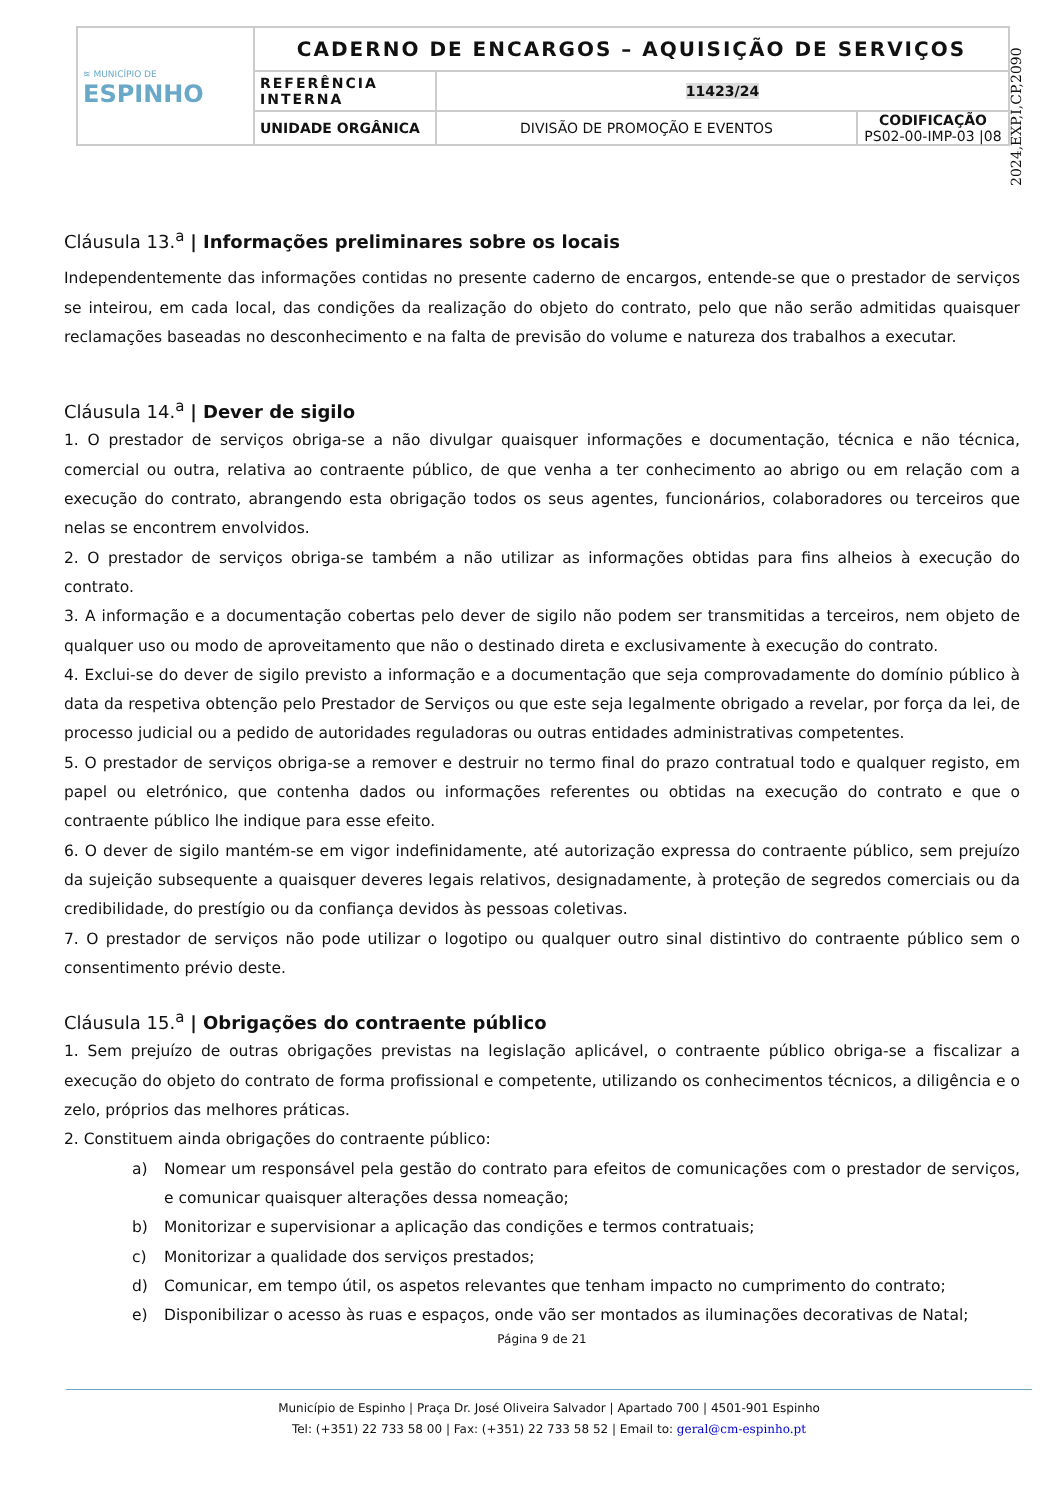| ≋ MUNICÍPIO DE ESPINHO | CADERNO DE ENCARGOS – AQUISIÇÃO DE SERVIÇOS | | |
| | REFERÊNCIA INTERNA | 11423/24 | |
| | UNIDADE ORGÂNICA | DIVISÃO DE PROMOÇÃO E EVENTOS | CODIFICAÇÃO PS02-00-IMP-03 /08 |
2024,EXP,I,CP,2090
Cláusula 13.<sup>a</sup> | Informações preliminares sobre os locais
Independentemente das informações contidas no presente caderno de encargos, entende-se que o prestador de serviços se inteirou, em cada local, das condições da realização do objeto do contrato, pelo que não serão admitidas quaisquer reclamações baseadas no desconhecimento e na falta de previsão do volume e natureza dos trabalhos a executar.
Cláusula 14.<sup>a</sup> | Dever de sigilo
1. O prestador de serviços obriga-se a não divulgar quaisquer informações e documentação, técnica e não técnica, comercial ou outra, relativa ao contraente público, de que venha a ter conhecimento ao abrigo ou em relação com a execução do contrato, abrangendo esta obrigação todos os seus agentes, funcionários, colaboradores ou terceiros que nelas se encontrem envolvidos.
2. O prestador de serviços obriga-se também a não utilizar as informações obtidas para fins alheios à execução do contrato.
3. A informação e a documentação cobertas pelo dever de sigilo não podem ser transmitidas a terceiros, nem objeto de qualquer uso ou modo de aproveitamento que não o destinado direta e exclusivamente à execução do contrato.
4. Exclui-se do dever de sigilo previsto a informação e a documentação que seja comprovadamente do domínio público à data da respetiva obtenção pelo Prestador de Serviços ou que este seja legalmente obrigado a revelar, por força da lei, de processo judicial ou a pedido de autoridades reguladoras ou outras entidades administrativas competentes.
5. O prestador de serviços obriga-se a remover e destruir no termo final do prazo contratual todo e qualquer registo, em papel ou eletrónico, que contenha dados ou informações referentes ou obtidas na execução do contrato e que o contraente público lhe indique para esse efeito.
6. O dever de sigilo mantém-se em vigor indefinidamente, até autorização expressa do contraente público, sem prejuízo da sujeição subsequente a quaisquer deveres legais relativos, designadamente, à proteção de segredos comerciais ou da credibilidade, do prestígio ou da confiança devidos às pessoas coletivas.
7. O prestador de serviços não pode utilizar o logotipo ou qualquer outro sinal distintivo do contraente público sem o consentimento prévio deste.
Cláusula 15.<sup>a</sup> | Obrigações do contraente público
1. Sem prejuízo de outras obrigações previstas na legislação aplicável, o contraente público obriga-se a fiscalizar a execução do objeto do contrato de forma profissional e competente, utilizando os conhecimentos técnicos, a diligência e o zelo, próprios das melhores práticas.
2. Constituem ainda obrigações do contraente público:
a) Nomear um responsável pela gestão do contrato para efeitos de comunicações com o prestador de serviços, e comunicar quaisquer alterações dessa nomeação;
b) Monitorizar e supervisionar a aplicação das condições e termos contratuais;
c) Monitorizar a qualidade dos serviços prestados;
d) Comunicar, em tempo útil, os aspetos relevantes que tenham impacto no cumprimento do contrato;
e) Disponibilizar o acesso às ruas e espaços, onde vão ser montados as iluminações decorativas de Natal;
Página 9 de 21
Município de Espinho | Praça Dr. José Oliveira Salvador | Apartado 700 | 4501-901 Espinho
Tel: (+351) 22 733 58 00 | Fax: (+351) 22 733 58 52 | Email to: geral@cm-espinho.pt